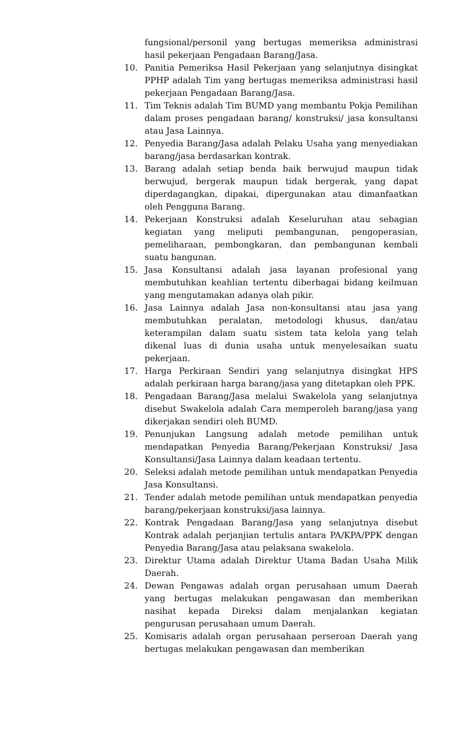fungsional/personil yang bertugas memeriksa administrasi hasil pekerjaan Pengadaan Barang/Jasa.
10. Panitia Pemeriksa Hasil Pekerjaan yang selanjutnya disingkat PPHP adalah Tim yang bertugas memeriksa administrasi hasil pekerjaan Pengadaan Barang/Jasa.
11. Tim Teknis adalah Tim BUMD yang membantu Pokja Pemilihan dalam proses pengadaan barang/ konstruksi/ jasa konsultansi atau Jasa Lainnya.
12. Penyedia Barang/Jasa adalah Pelaku Usaha yang menyediakan barang/jasa berdasarkan kontrak.
13. Barang adalah setiap benda baik berwujud maupun tidak berwujud, bergerak maupun tidak bergerak, yang dapat diperdagangkan, dipakai, dipergunakan atau dimanfaatkan oleh Pengguna Barang.
14. Pekerjaan Konstruksi adalah Keseluruhan atau sebagian kegiatan yang meliputi pembangunan, pengoperasian, pemeliharaan, pembongkaran, dan pembangunan kembali suatu bangunan.
15. Jasa Konsultansi adalah jasa layanan profesional yang membutuhkan keahlian tertentu diberbagai bidang keilmuan yang mengutamakan adanya olah pikir.
16. Jasa Lainnya adalah Jasa non-konsultansi atau jasa yang membutuhkan peralatan, metodologi khusus, dan/atau keterampilan dalam suatu sistem tata kelola yang telah dikenal luas di dunia usaha untuk menyelesaikan suatu pekerjaan.
17. Harga Perkiraan Sendiri yang selanjutnya disingkat HPS adalah perkiraan harga barang/jasa yang ditetapkan oleh PPK.
18. Pengadaan Barang/Jasa melalui Swakelola yang selanjutnya disebut Swakelola adalah Cara memperoleh barang/jasa yang dikerjakan sendiri oleh BUMD.
19. Penunjukan Langsung adalah metode pemilihan untuk mendapatkan Penyedia Barang/Pekerjaan Konstruksi/ Jasa Konsultansi/Jasa Lainnya dalam keadaan tertentu.
20. Seleksi adalah metode pemilihan untuk mendapatkan Penyedia Jasa Konsultansi.
21. Tender adalah metode pemilihan untuk mendapatkan penyedia barang/pekerjaan konstruksi/jasa lainnya.
22. Kontrak Pengadaan Barang/Jasa yang selanjutnya disebut Kontrak adalah perjanjian tertulis antara PA/KPA/PPK dengan Penyedia Barang/Jasa atau pelaksana swakelola.
23. Direktur Utama adalah Direktur Utama Badan Usaha Milik Daerah.
24. Dewan Pengawas adalah organ perusahaan umum Daerah yang bertugas melakukan pengawasan dan memberikan nasihat kepada Direksi dalam menjalankan kegiatan pengurusan perusahaan umum Daerah.
25. Komisaris adalah organ perusahaan perseroan Daerah yang bertugas melakukan pengawasan dan memberikan